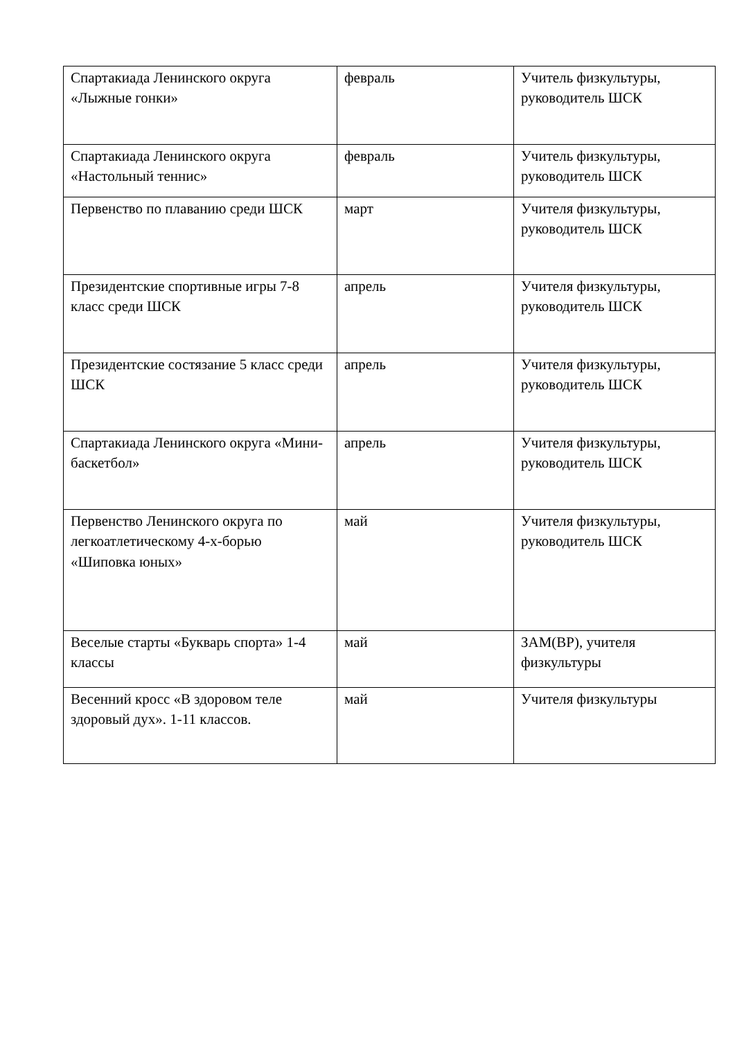| Спартакиада Ленинского округа «Лыжные гонки» | февраль | Учитель физкультуры, руководитель ШСК |
| Спартакиада Ленинского округа «Настольный теннис» | февраль | Учитель физкультуры, руководитель ШСК |
| Первенство по плаванию среди ШСК | март | Учителя физкультуры, руководитель ШСК |
| Президентские спортивные игры 7-8 класс среди ШСК | апрель | Учителя физкультуры, руководитель ШСК |
| Президентские состязание 5 класс среди ШСК | апрель | Учителя физкультуры, руководитель ШСК |
| Спартакиада Ленинского округа «Мини-баскетбол» | апрель | Учителя физкультуры, руководитель ШСК |
| Первенство Ленинского округа по легкоатлетическому 4-х-борью «Шиповка юных» | май | Учителя физкультуры, руководитель ШСК |
| Веселые старты «Букварь спорта» 1-4 классы | май | ЗАМ(ВР), учителя физкультуры |
| Весенний кросс «В здоровом теле здоровый дух». 1-11 классов. | май | Учителя физкультуры |